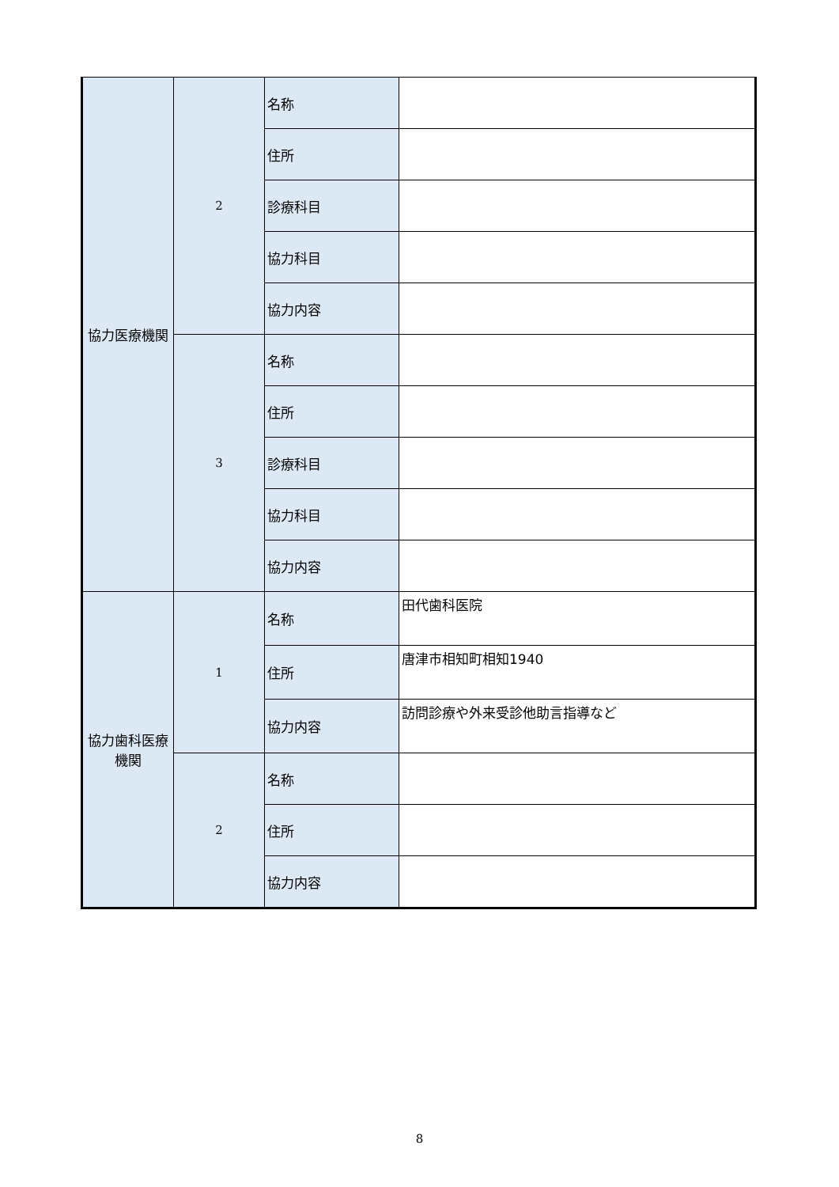| 協力医療機関 | 2 | 名称 | |
| | | 住所 | |
| | | 診療科目 | |
| | | 協力科目 | |
| | | 協力内容 | |
| | 3 | 名称 | |
| | | 住所 | |
| | | 診療科目 | |
| | | 協力科目 | |
| | | 協力内容 | |
| 協力歯科医療機関 | 1 | 名称 | 田代歯科医院 |
| | | 住所 | 唐津市相知町相知1940 |
| | | 協力内容 | 訪問診療や外来受診他助言指導など |
| | 2 | 名称 | |
| | | 住所 | |
| | | 協力内容 | |
8